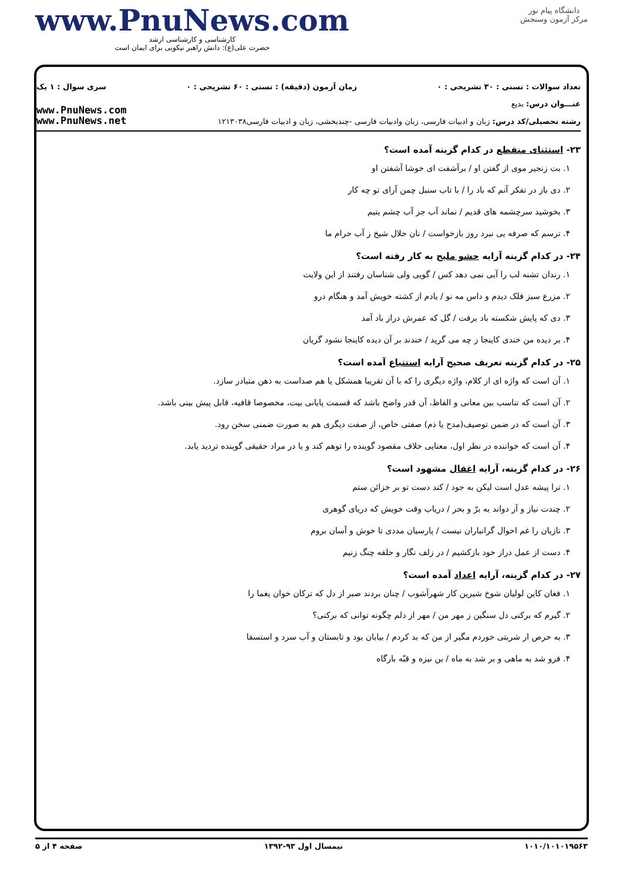دانشگاه پیام نور
مرکز آزمون وسنجش
www.PnuNews.com
کارشناسی و کارشناسی ارشد
حضرت علی(ع): دانش راهبر نیکویی برای ایمان است
تعداد سوالات : تستی : ۳۰ تشریحی : ۰ زمان آزمون (دقیقه) : تستی : ۶۰ تشریحی : ۰ سری سوال : ۱ یک
عنـــوان درس: بدیع
رشته تحصیلی/کد درس: زبان و ادبیات فارسی، زبان وادبیات فارسی -چندبخشی، زبان و ادبیات فارسی۱۲۱۳۰۳۸
www.PnuNews.com
www.PnuNews.net
۲۳- استثنای منقطع در کدام گزینه آمده است؟
۱. بت زنجیر موی از گفتن او / برآشفت ای خوشا آشفتن او
۲. دی باز در تفکر آنم که باد را / با تاب سنبل چمن آرای تو چه کار
۳. بخوشید سرچشمه های قدیم / نماند آب جز آب چشم یتیم
۴. ترسم که صرفه یی نبرد روز بازخواست / نان حلال شیخ ز آب حرام ما
۲۴- در کدام گزینه آرایه حشو ملیح به کار رفته است؟
۱. رندان تشنه لب را آبی نمی دهد کس / گویی ولی شناسان رفتند از این ولایت
۲. مزرع سبز فلک دیدم و داس مه نو / یادم از کشته خویش آمد و هنگام درو
۳. دی که پایش شکسته باد برفت / گل که عمرش دراز باد آمد
۴. بر دیده من خندی کاینجا ز چه می گرید / خندند بر آن دیده کاینجا نشود گریان
۲۵- در کدام گزینه تعریف صحیح آرایه استتباع آمده است؟
۱. آن است که واژه ای از کلام، واژه دیگری را که با آن تقریبا همشکل یا هم صداست به ذهن متبادر سازد.
۲. آن است که تناسب بین معانی و الفاظ، آن قدر واضح باشد که قسمت پایانی بیت، مخصوصا قافیه، قابل پیش بینی باشد.
۳. آن است که در ضمن توصیف(مدح یا ذم) صفتی خاص، از صفت دیگری هم به صورت ضمنی سخن رود.
۴. آن است که خواننده در نظر اول، معنایی خلاف مقصود گوینده را توهم کند و یا در مراد حقیقی گوینده تردید یابد.
۲۶- در کدام گزینه، آرایه اغفال مشهود است؟
۱. ترا پیشه عدل است لیکن به جود / کند دست تو بر خزائن ستم
۲. چندت نیاز و آز دواند به برّ و بحر / دریاب وقت خویش که دریای گوهری
۳. تازیان را غم احوال گرانباران نیست / پارسیان مددی تا خوش و آسان بروم
۴. دست از عمل دراز خود بازکشیم / در زلف نگار و حلقه چنگ زنیم
۲۷- در کدام گزینه، آرایه اعداد آمده است؟
۱. فغان کاین لولیان شوخ شیرین کار شهرآشوب / چنان بردند صبر از دل که ترکان خوان یغما را
۲. گیرم که برکنی دل سنگین ز مهر من / مهر از دلم چگونه توانی که برکنی؟
۳. به حرص ار شربتی خوردم مگیر از من که بد کردم / بیابان بود و تابستان و آب سرد و استسقا
۴. فرو شد به ماهی و بر شد به ماه / بن نیزه و قبّه بارگاه
۱۰۱۰/۱۰۱۰۱۹۵۶۳ نیمسال اول ۹۳-۱۳۹۲ صفحه ۴ از ۵